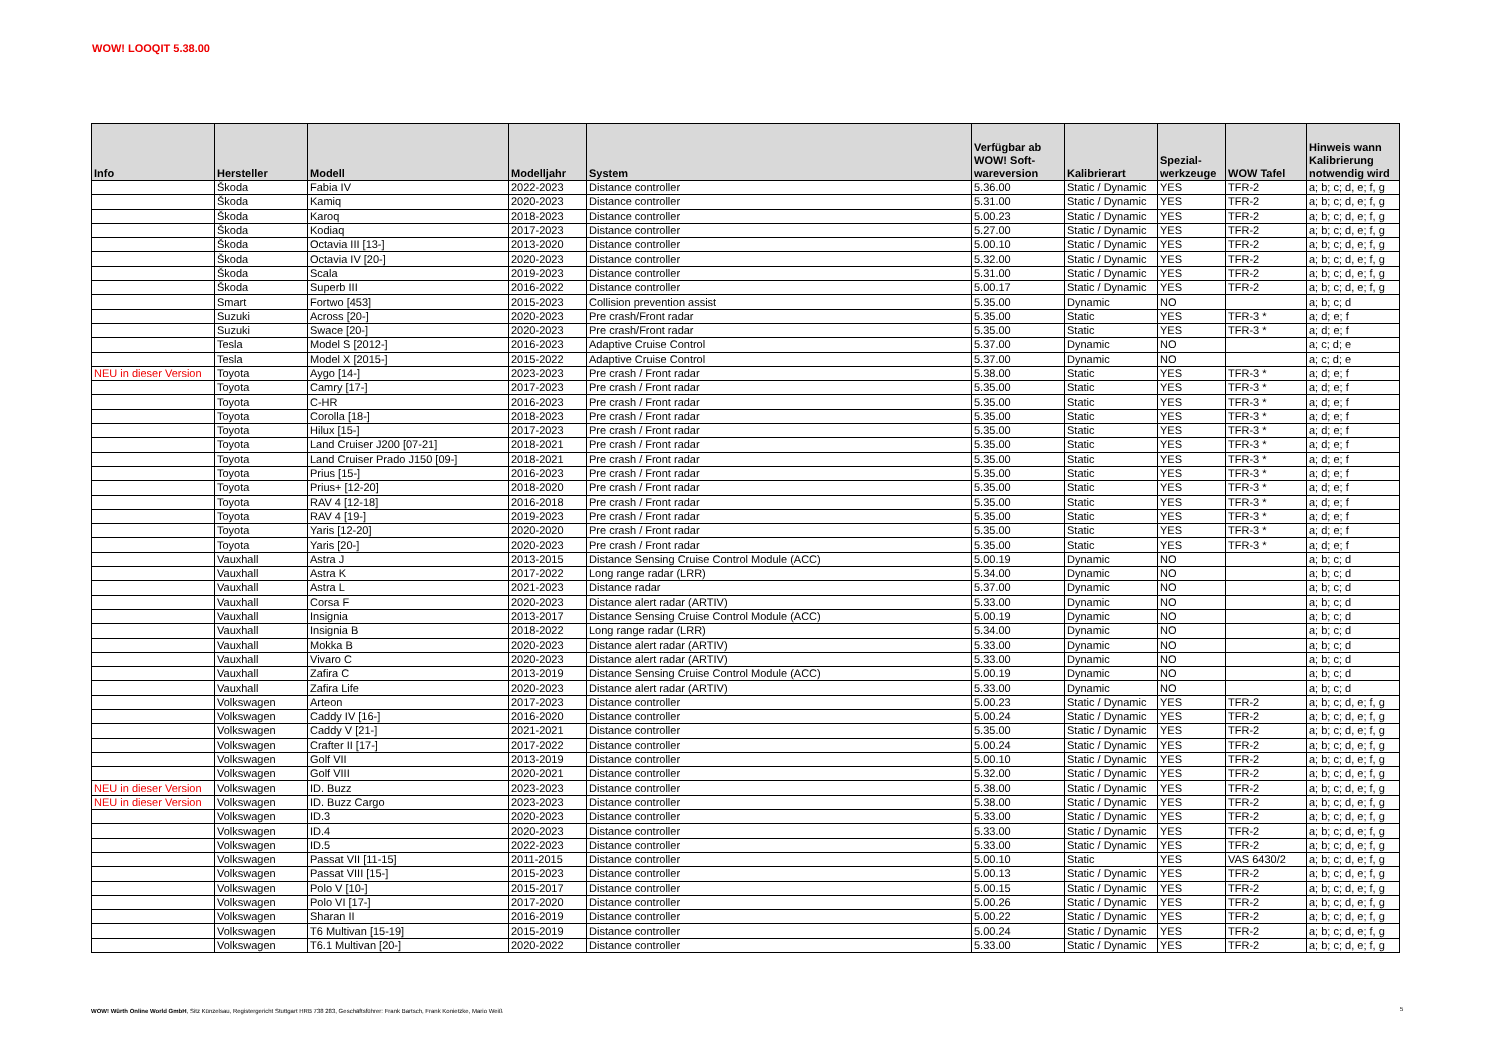WOW! LOOQIT 5.38.00
| Info | Hersteller | Modell | Modelljahr | System | Verfügbar ab WOW! Soft- wareversion | Kalibrierart | Spezial- werkzeuge | WOW Tafel | Hinweis wann Kalibrierung notwendig wird |
| --- | --- | --- | --- | --- | --- | --- | --- | --- | --- |
| | Škoda | Fabia IV | 2022-2023 | Distance controller | 5.36.00 | Static / Dynamic | YES | TFR-2 | a; b; c; d, e; f, g |
| | Škoda | Kamiq | 2020-2023 | Distance controller | 5.31.00 | Static / Dynamic | YES | TFR-2 | a; b; c; d, e; f, g |
| | Škoda | Karoq | 2018-2023 | Distance controller | 5.00.23 | Static / Dynamic | YES | TFR-2 | a; b; c; d, e; f, g |
| | Škoda | Kodiaq | 2017-2023 | Distance controller | 5.27.00 | Static / Dynamic | YES | TFR-2 | a; b; c; d, e; f, g |
| | Škoda | Octavia III [13-] | 2013-2020 | Distance controller | 5.00.10 | Static / Dynamic | YES | TFR-2 | a; b; c; d, e; f, g |
| | Škoda | Octavia IV [20-] | 2020-2023 | Distance controller | 5.32.00 | Static / Dynamic | YES | TFR-2 | a; b; c; d, e; f, g |
| | Škoda | Scala | 2019-2023 | Distance controller | 5.31.00 | Static / Dynamic | YES | TFR-2 | a; b; c; d, e; f, g |
| | Škoda | Superb III | 2016-2022 | Distance controller | 5.00.17 | Static / Dynamic | YES | TFR-2 | a; b; c; d, e; f, g |
| | Smart | Fortwo [453] | 2015-2023 | Collision prevention assist | 5.35.00 | Dynamic | NO | | a; b; c; d |
| | Suzuki | Across [20-] | 2020-2023 | Pre crash/Front radar | 5.35.00 | Static | YES | TFR-3 * | a; d; e; f |
| | Suzuki | Swace [20-] | 2020-2023 | Pre crash/Front radar | 5.35.00 | Static | YES | TFR-3 * | a; d; e; f |
| | Tesla | Model S [2012-] | 2016-2023 | Adaptive Cruise Control | 5.37.00 | Dynamic | NO | | a; c; d; e |
| | Tesla | Model X [2015-] | 2015-2022 | Adaptive Cruise Control | 5.37.00 | Dynamic | NO | | a; c; d; e |
| NEU in dieser Version | Toyota | Aygo [14-] | 2023-2023 | Pre crash / Front radar | 5.38.00 | Static | YES | TFR-3 * | a; d; e; f |
| | Toyota | Camry [17-] | 2017-2023 | Pre crash / Front radar | 5.35.00 | Static | YES | TFR-3 * | a; d; e; f |
| | Toyota | C-HR | 2016-2023 | Pre crash / Front radar | 5.35.00 | Static | YES | TFR-3 * | a; d; e; f |
| | Toyota | Corolla [18-] | 2018-2023 | Pre crash / Front radar | 5.35.00 | Static | YES | TFR-3 * | a; d; e; f |
| | Toyota | Hilux [15-] | 2017-2023 | Pre crash / Front radar | 5.35.00 | Static | YES | TFR-3 * | a; d; e; f |
| | Toyota | Land Cruiser J200 [07-21] | 2018-2021 | Pre crash / Front radar | 5.35.00 | Static | YES | TFR-3 * | a; d; e; f |
| | Toyota | Land Cruiser Prado J150 [09-] | 2018-2021 | Pre crash / Front radar | 5.35.00 | Static | YES | TFR-3 * | a; d; e; f |
| | Toyota | Prius [15-] | 2016-2023 | Pre crash / Front radar | 5.35.00 | Static | YES | TFR-3 * | a; d; e; f |
| | Toyota | Prius+ [12-20] | 2018-2020 | Pre crash / Front radar | 5.35.00 | Static | YES | TFR-3 * | a; d; e; f |
| | Toyota | RAV 4 [12-18] | 2016-2018 | Pre crash / Front radar | 5.35.00 | Static | YES | TFR-3 * | a; d; e; f |
| | Toyota | RAV 4 [19-] | 2019-2023 | Pre crash / Front radar | 5.35.00 | Static | YES | TFR-3 * | a; d; e; f |
| | Toyota | Yaris [12-20] | 2020-2020 | Pre crash / Front radar | 5.35.00 | Static | YES | TFR-3 * | a; d; e; f |
| | Toyota | Yaris [20-] | 2020-2023 | Pre crash / Front radar | 5.35.00 | Static | YES | TFR-3 * | a; d; e; f |
| | Vauxhall | Astra J | 2013-2015 | Distance Sensing Cruise Control Module (ACC) | 5.00.19 | Dynamic | NO | | a; b; c; d |
| | Vauxhall | Astra K | 2017-2022 | Long range radar (LRR) | 5.34.00 | Dynamic | NO | | a; b; c; d |
| | Vauxhall | Astra L | 2021-2023 | Distance radar | 5.37.00 | Dynamic | NO | | a; b; c; d |
| | Vauxhall | Corsa F | 2020-2023 | Distance alert radar (ARTIV) | 5.33.00 | Dynamic | NO | | a; b; c; d |
| | Vauxhall | Insignia | 2013-2017 | Distance Sensing Cruise Control Module (ACC) | 5.00.19 | Dynamic | NO | | a; b; c; d |
| | Vauxhall | Insignia B | 2018-2022 | Long range radar (LRR) | 5.34.00 | Dynamic | NO | | a; b; c; d |
| | Vauxhall | Mokka B | 2020-2023 | Distance alert radar (ARTIV) | 5.33.00 | Dynamic | NO | | a; b; c; d |
| | Vauxhall | Vivaro C | 2020-2023 | Distance alert radar (ARTIV) | 5.33.00 | Dynamic | NO | | a; b; c; d |
| | Vauxhall | Zafira C | 2013-2019 | Distance Sensing Cruise Control Module (ACC) | 5.00.19 | Dynamic | NO | | a; b; c; d |
| | Vauxhall | Zafira Life | 2020-2023 | Distance alert radar (ARTIV) | 5.33.00 | Dynamic | NO | | a; b; c; d |
| | Volkswagen | Arteon | 2017-2023 | Distance controller | 5.00.23 | Static / Dynamic | YES | TFR-2 | a; b; c; d, e; f, g |
| | Volkswagen | Caddy IV [16-] | 2016-2020 | Distance controller | 5.00.24 | Static / Dynamic | YES | TFR-2 | a; b; c; d, e; f, g |
| | Volkswagen | Caddy V [21-] | 2021-2021 | Distance controller | 5.35.00 | Static / Dynamic | YES | TFR-2 | a; b; c; d, e; f, g |
| | Volkswagen | Crafter II [17-] | 2017-2022 | Distance controller | 5.00.24 | Static / Dynamic | YES | TFR-2 | a; b; c; d, e; f, g |
| | Volkswagen | Golf VII | 2013-2019 | Distance controller | 5.00.10 | Static / Dynamic | YES | TFR-2 | a; b; c; d, e; f, g |
| | Volkswagen | Golf VIII | 2020-2021 | Distance controller | 5.32.00 | Static / Dynamic | YES | TFR-2 | a; b; c; d, e; f, g |
| NEU in dieser Version | Volkswagen | ID. Buzz | 2023-2023 | Distance controller | 5.38.00 | Static / Dynamic | YES | TFR-2 | a; b; c; d, e; f, g |
| NEU in dieser Version | Volkswagen | ID. Buzz Cargo | 2023-2023 | Distance controller | 5.38.00 | Static / Dynamic | YES | TFR-2 | a; b; c; d, e; f, g |
| | Volkswagen | ID.3 | 2020-2023 | Distance controller | 5.33.00 | Static / Dynamic | YES | TFR-2 | a; b; c; d, e; f, g |
| | Volkswagen | ID.4 | 2020-2023 | Distance controller | 5.33.00 | Static / Dynamic | YES | TFR-2 | a; b; c; d, e; f, g |
| | Volkswagen | ID.5 | 2022-2023 | Distance controller | 5.33.00 | Static / Dynamic | YES | TFR-2 | a; b; c; d, e; f, g |
| | Volkswagen | Passat VII [11-15] | 2011-2015 | Distance controller | 5.00.10 | Static | YES | VAS 6430/2 | a; b; c; d, e; f, g |
| | Volkswagen | Passat VIII [15-] | 2015-2023 | Distance controller | 5.00.13 | Static / Dynamic | YES | TFR-2 | a; b; c; d, e; f, g |
| | Volkswagen | Polo V [10-] | 2015-2017 | Distance controller | 5.00.15 | Static / Dynamic | YES | TFR-2 | a; b; c; d, e; f, g |
| | Volkswagen | Polo VI [17-] | 2017-2020 | Distance controller | 5.00.26 | Static / Dynamic | YES | TFR-2 | a; b; c; d, e; f, g |
| | Volkswagen | Sharan II | 2016-2019 | Distance controller | 5.00.22 | Static / Dynamic | YES | TFR-2 | a; b; c; d, e; f, g |
| | Volkswagen | T6 Multivan [15-19] | 2015-2019 | Distance controller | 5.00.24 | Static / Dynamic | YES | TFR-2 | a; b; c; d, e; f, g |
| | Volkswagen | T6.1 Multivan [20-] | 2020-2022 | Distance controller | 5.33.00 | Static / Dynamic | YES | TFR-2 | a; b; c; d, e; f, g |
WOW! Würth Online World GmbH, Sitz Künzelsau, Registergericht Stuttgart HRB 738 283, Geschäftsführer: Frank Bartsch, Frank Konietzke, Mario Weiß
5